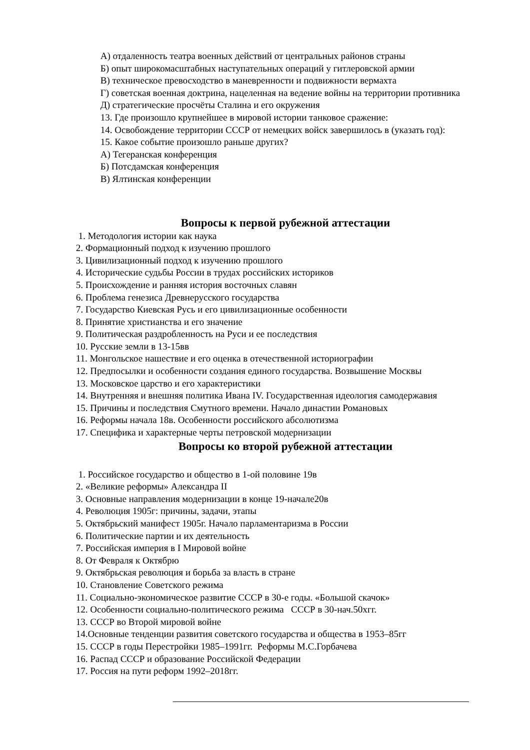А) отдаленность театра военных действий от центральных районов страны
Б) опыт широкомасштабных наступательных операций у гитлеровской армии
В) техническое превосходство в маневренности и подвижности вермахта
Г) советская военная доктрина, нацеленная на ведение войны на территории противника
Д) стратегические просчёты Сталина и его окружения
13. Где произошло крупнейшее в мировой истории танковое сражение:
14. Освобождение территории СССР от немецких войск завершилось в (указать год):
15. Какое событие произошло раньше других?
А) Тегеранская конференция
Б) Потсдамская конференция
В) Ялтинская конференции
Вопросы к первой рубежной аттестации
1. Методология истории как наука
2. Формационный подход к изучению прошлого
3. Цивилизационный подход к изучению прошлого
4. Исторические судьбы России в трудах российских историков
5. Происхождение и ранняя история восточных славян
6. Проблема генезиса Древнерусского государства
7. Государство Киевская Русь и его цивилизационные особенности
8. Принятие христианства и его значение
9. Политическая раздробленность на Руси и ее последствия
10. Русские земли в 13-15вв
11. Монгольское нашествие и его оценка в отечественной историографии
12. Предпосылки и особенности создания единого государства. Возвышение Москвы
13. Московское царство и его характеристики
14. Внутренняя и внешняя политика Ивана IV. Государственная идеология самодержавия
15. Причины и последствия Смутного времени. Начало династии Романовых
16. Реформы начала 18в. Особенности российского абсолютизма
17. Специфика и характерные черты петровской модернизации
Вопросы ко второй рубежной аттестации
1. Российское государство и общество в 1-ой половине 19в
2. «Великие реформы» Александра II
3. Основные направления модернизации в конце 19-начале20в
4. Революция 1905г: причины, задачи, этапы
5. Октябрьский манифест 1905г. Начало парламентаризма в России
6. Политические партии и их деятельность
7. Российская империя в I Мировой войне
8. От Февраля к Октябрю
9. Октябрьская революция и борьба за власть в стране
10. Становление Советского режима
11. Социально-экономическое развитие СССР в 30-е годы. «Большой скачок»
12. Особенности социально-политического режима СССР в 30-нач.50хгг.
13. СССР во Второй мировой войне
14.Основные тенденции развития советского государства и общества в 1953–85гг
15. СССР в годы Перестройки 1985–1991гг. Реформы М.С.Горбачева
16. Распад СССР и образование Российской Федерации
17. Россия на пути реформ 1992–2018гг.